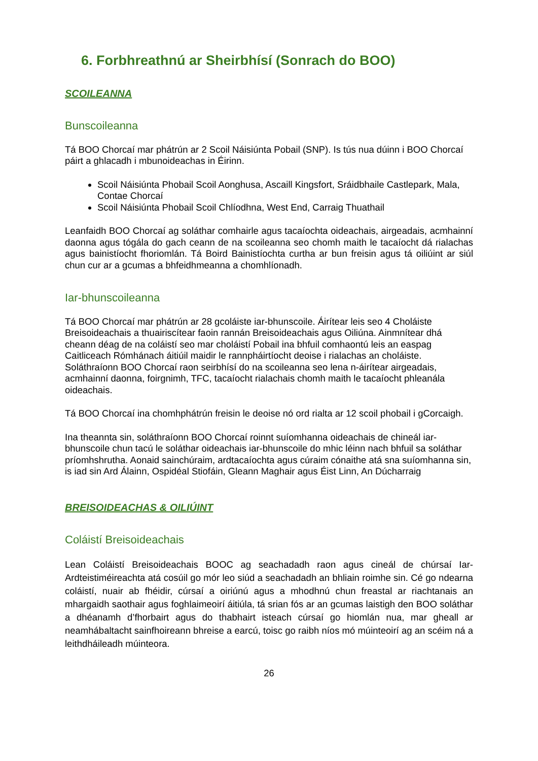6. Forbhreathnú ar Sheirbhísí (Sonrach do BOO)
SCOILEANNA
Bunscoileanna
Tá BOO Chorcaí mar phátrún ar 2 Scoil Náisiúnta Pobail (SNP). Is tús nua dúinn i BOO Chorcaí páirt a ghlacadh i mbunoideachas in Éirinn.
Scoil Náisiúnta Phobail Scoil Aonghusa, Ascaill Kingsfort, Sráidbhaile Castlepark, Mala, Contae Chorcaí
Scoil Náisiúnta Phobail Scoil Chlíodhna, West End, Carraig Thuathail
Leanfaidh BOO Chorcaí ag soláthar comhairle agus tacaíochta oideachais, airgeadais, acmhainní daonna agus tógála do gach ceann de na scoileanna seo chomh maith le tacaíocht dá rialachas agus bainistíocht fhoriomlán. Tá Boird Bainistíochta curtha ar bun freisin agus tá oiliúint ar siúl chun cur ar a gcumas a bhfeidhmeanna a chomhlíonadh.
Iar-bhunscoileanna
Tá BOO Chorcaí mar phátrún ar 28 gcoláiste iar-bhunscoile. Áirítear leis seo 4 Choláiste Breisoideachais a thuairiscítear faoin rannán Breisoideachais agus Oiliúna. Ainmnítear dhá cheann déag de na coláistí seo mar choláistí Pobail ina bhfuil comhaontú leis an easpag Caitliceach Rómhánach áitiúil maidir le rannpháirtíocht deoise i rialachas an choláiste. Soláthraíonn BOO Chorcaí raon seirbhísí do na scoileanna seo lena n-áirítear airgeadais, acmhainní daonna, foirgnimh, TFC, tacaíocht rialachais chomh maith le tacaíocht phleanála oideachais.
Tá BOO Chorcaí ina chomhphátrún freisin le deoise nó ord rialta ar 12 scoil phobail i gCorcaigh.
Ina theannta sin, soláthraíonn BOO Chorcaí roinnt suíomhanna oideachais de chineál iar-bhunscoile chun tacú le soláthar oideachais iar-bhunscoile do mhic léinn nach bhfuil sa soláthar príomhshrutha. Aonaid sainchúraim, ardtacaíochta agus cúraim cónaithe atá sna suíomhanna sin, is iad sin Ard Álainn, Ospidéal Stiofáin, Gleann Maghair agus Éist Linn, An Dúcharraig
BREISOIDEACHAS & OILIÚINT
Coláistí Breisoideachais
Lean Coláistí Breisoideachais BOOC ag seachadadh raon agus cineál de chúrsaí Iar-Ardteistiméireachta atá cosúil go mór leo siúd a seachadadh an bhliain roimhe sin. Cé go ndearna coláistí, nuair ab fhéidir, cúrsaí a oiriúnú agus a mhodhnú chun freastal ar riachtanais an mhargaidh saothair agus foghlaimeoirí áitiúla, tá srian fós ar an gcumas laistigh den BOO soláthar a dhéanamh d’fhorbairt agus do thabhairt isteach cúrsaí go hiomlán nua, mar gheall ar neamhábaltacht sainfhoireann bhreise a earcú, toisc go raibh níos mó múinteoirí ag an scéim ná a leithdháileadh múinteora.
26